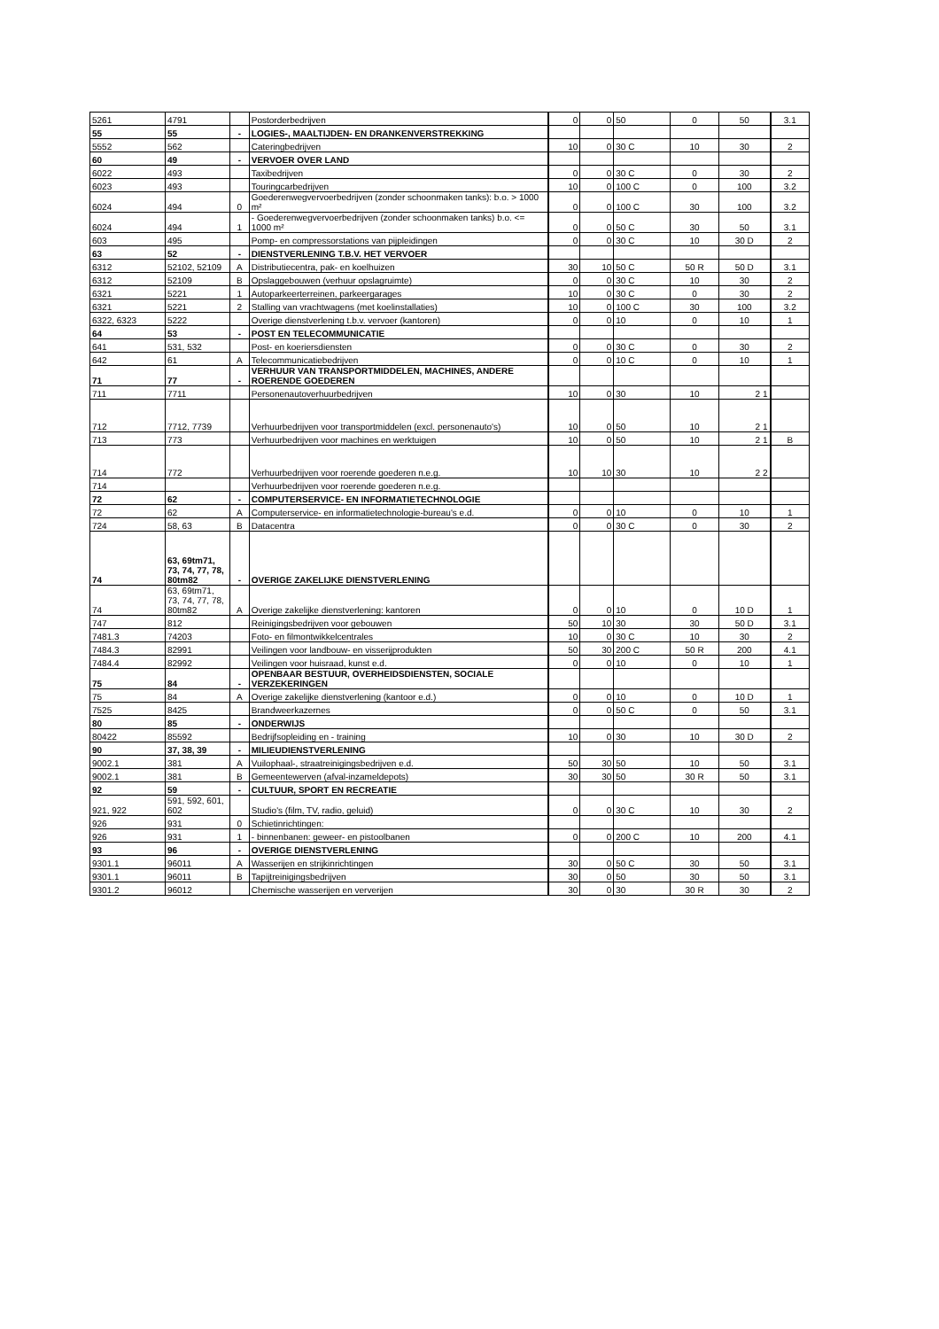| 5261 | 4791 | | Postorderbedrijven | 0 | 0 | 50 | 0 | 50 | 3.1 |
| 55 | 55 | - | LOGIES-, MAALTIJDEN- EN DRANKENVERSTREKKING | | | | | | |
| 5552 | 562 | | Cateringbedrijven | 10 | 0 | 30 C | 10 | 30 | 2 |
| 60 | 49 | - | VERVOER OVER LAND | | | | | | |
| 6022 | 493 | | Taxibedrijven | 0 | 0 | 30 C | 0 | 30 | 2 |
| 6023 | 493 | | Touringcarbedrijven | 10 | 0 | 100 C | 0 | 100 | 3.2 |
| 6024 | 494 | 0 | Goederenwegvervoerbedrijven (zonder schoonmaken tanks): b.o. > 1000 m² | 0 | 0 | 100 C | 30 | 100 | 3.2 |
| 6024 | 494 | 1 | - Goederenwegvervoerbedrijven (zonder schoonmaken tanks) b.o. <= 1000 m² | 0 | 0 | 50 C | 30 | 50 | 3.1 |
| 603 | 495 | | Pomp- en compressorstations van pijpleidingen | 0 | 0 | 30 C | 10 | 30 D | 2 |
| 63 | 52 | - | DIENSTVERLENING T.B.V. HET VERVOER | | | | | | |
| 6312 | 52102, 52109 | A | Distributiecentra, pak- en koelhuizen | 30 | 10 | 50 C | 50 R | 50 D | 3.1 |
| 6312 | 52109 | B | Opslaggebouwen (verhuur opslagruimte) | 0 | 0 | 30 C | 10 | 30 | 2 |
| 6321 | 5221 | 1 | Autoparkeerterreinen, parkeergarages | 10 | 0 | 30 C | 0 | 30 | 2 |
| 6321 | 5221 | 2 | Stalling van vrachtwagens (met koelinstallaties) | 10 | 0 | 100 C | 30 | 100 | 3.2 |
| 6322, 6323 | 5222 | | Overige dienstverlening t.b.v. vervoer (kantoren) | 0 | 0 | 10 | 0 | 10 | 1 |
| 64 | 53 | - | POST EN TELECOMMUNICATIE | | | | | | |
| 641 | 531, 532 | | Post- en koeriersdiensten | 0 | 0 | 30 C | 0 | 30 | 2 |
| 642 | 61 | A | Telecommunicatiebedrijven | 0 | 0 | 10 C | 0 | 10 | 1 |
| 71 | 77 | - | VERHUUR VAN TRANSPORTMIDDELEN, MACHINES, ANDERE ROERENDE GOEDEREN | | | | | | |
| 711 | 7711 | | Personenautoverhuurbedrijven | 10 | 0 | 30 | 10 | 2 1 | |
| 712 | 7712, 7739 | | Verhuurbedrijven voor transportmiddelen (excl. personenauto's) | 10 | 0 | 50 | 10 | 2 1 | |
| 713 | 773 | | Verhuurbedrijven voor machines en werktuigen | 10 | 0 | 50 | 10 | 2 1 | B |
| 714 | 772 | | Verhuurbedrijven voor roerende goederen n.e.g. | 10 | 10 | 30 | 10 | 2 2 | |
| 714 | | | Verhuurbedrijven voor roerende goederen n.e.g. | | | | | | |
| 72 | 62 | - | COMPUTERSERVICE- EN INFORMATIETECHNOLOGIE | | | | | | |
| 72 | 62 | A | Computerservice- en informatietechnologie-bureau's e.d. | 0 | 0 | 10 | 0 | 10 | 1 |
| 724 | 58, 63 | B | Datacentra | 0 | 0 | 30 C | 0 | 30 | 2 |
| 74 | 63, 69tm71, 73, 74, 77, 78, 80tm82 | - | OVERIGE ZAKELIJKE DIENSTVERLENING | | | | | | |
| 74 | 63, 69tm71, 73, 74, 77, 78, 80tm82 | A | Overige zakelijke dienstverlening: kantoren | 0 | 0 | 10 | 0 | 10 D | 1 |
| 747 | 812 | | Reinigingsbedrijven voor gebouwen | 50 | 10 | 30 | 30 | 50 D | 3.1 |
| 7481.3 | 74203 | | Foto- en filmontwikkelcentrales | 10 | 0 | 30 C | 10 | 30 | 2 |
| 7484.3 | 82991 | | Veilingen voor landbouw- en visserijprodukten | 50 | 30 | 200 C | 50 R | 200 | 4.1 |
| 7484.4 | 82992 | | Veilingen voor huisraad, kunst e.d. | 0 | 0 | 10 | 0 | 10 | 1 |
| 75 | 84 | - | OPENBAAR BESTUUR, OVERHEIDSDIENSTEN, SOCIALE VERZEKERINGEN | | | | | | |
| 75 | 84 | A | Overige zakelijke dienstverlening (kantoor e.d.) | 0 | 0 | 10 | 0 | 10 D | 1 |
| 7525 | 8425 | | Brandweerkazernes | 0 | 0 | 50 C | 0 | 50 | 3.1 |
| 80 | 85 | - | ONDERWIJS | | | | | | |
| 80422 | 85592 | | Bedrijfsopleiding en - training | 10 | 0 | 30 | 10 | 30 D | 2 |
| 90 | 37, 38, 39 | - | MILIEUDIENSTVERLENING | | | | | | |
| 9002.1 | 381 | A | Vuilophaal-, straatreinigingsbedrijven e.d. | 50 | 30 | 50 | 10 | 50 | 3.1 |
| 9002.1 | 381 | B | Gemeentewerven (afval-inzameldepots) | 30 | 30 | 50 | 30 R | 50 | 3.1 |
| 92 | 59 | - | CULTUUR, SPORT EN RECREATIE | | | | | | |
| 921, 922 | 591, 592, 601, 602 | | Studio's (film, TV, radio, geluid) | 0 | 0 | 30 C | 10 | 30 | 2 |
| 926 | 931 | 0 | Schietinrichtingen: | | | | | | |
| 926 | 931 | 1 | - binnenbanen: geweer- en pistoolbanen | 0 | 0 | 200 C | 10 | 200 | 4.1 |
| 93 | 96 | - | OVERIGE DIENSTVERLENING | | | | | | |
| 9301.1 | 96011 | A | Wasserijen en strijkinrichtingen | 30 | 0 | 50 C | 30 | 50 | 3.1 |
| 9301.1 | 96011 | B | Tapijtreinigingsbedrijven | 30 | 0 | 50 | 30 | 50 | 3.1 |
| 9301.2 | 96012 | | Chemische wasserijen en ververijen | 30 | 0 | 30 | 30 R | 30 | 2 |